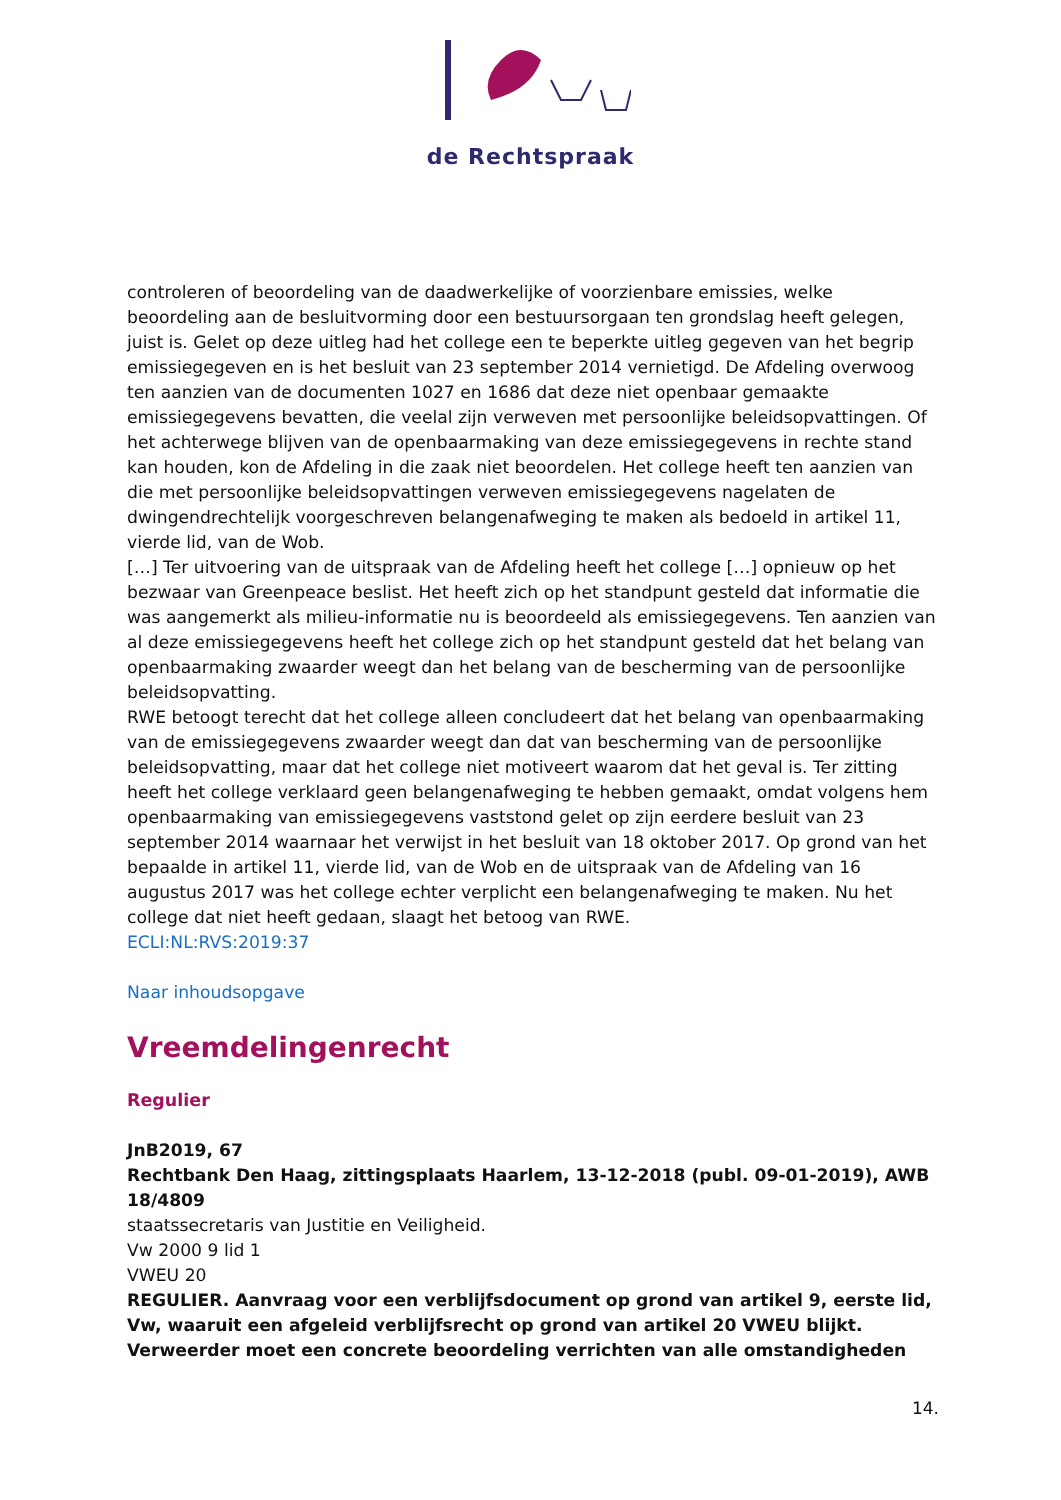de Rechtspraak
controleren of beoordeling van de daadwerkelijke of voorzienbare emissies, welke beoordeling aan de besluitvorming door een bestuursorgaan ten grondslag heeft gelegen, juist is. Gelet op deze uitleg had het college een te beperkte uitleg gegeven van het begrip emissiegegeven en is het besluit van 23 september 2014 vernietigd. De Afdeling overwoog ten aanzien van de documenten 1027 en 1686 dat deze niet openbaar gemaakte emissiegegevens bevatten, die veelal zijn verweven met persoonlijke beleidsopvattingen. Of het achterwege blijven van de openbaarmaking van deze emissiegegevens in rechte stand kan houden, kon de Afdeling in die zaak niet beoordelen. Het college heeft ten aanzien van die met persoonlijke beleidsopvattingen verweven emissiegegevens nagelaten de dwingendrechtelijk voorgeschreven belangenafweging te maken als bedoeld in artikel 11, vierde lid, van de Wob.
[…] Ter uitvoering van de uitspraak van de Afdeling heeft het college […] opnieuw op het bezwaar van Greenpeace beslist. Het heeft zich op het standpunt gesteld dat informatie die was aangemerkt als milieu-informatie nu is beoordeeld als emissiegegevens. Ten aanzien van al deze emissiegegevens heeft het college zich op het standpunt gesteld dat het belang van openbaarmaking zwaarder weegt dan het belang van de bescherming van de persoonlijke beleidsopvatting.
RWE betoogt terecht dat het college alleen concludeert dat het belang van openbaarmaking van de emissiegegevens zwaarder weegt dan dat van bescherming van de persoonlijke beleidsopvatting, maar dat het college niet motiveert waarom dat het geval is. Ter zitting heeft het college verklaard geen belangenafweging te hebben gemaakt, omdat volgens hem openbaarmaking van emissiegegevens vaststond gelet op zijn eerdere besluit van 23 september 2014 waarnaar het verwijst in het besluit van 18 oktober 2017. Op grond van het bepaalde in artikel 11, vierde lid, van de Wob en de uitspraak van de Afdeling van 16 augustus 2017 was het college echter verplicht een belangenafweging te maken. Nu het college dat niet heeft gedaan, slaagt het betoog van RWE.
ECLI:NL:RVS:2019:37
Naar inhoudsopgave
Vreemdelingenrecht
Regulier
JnB2019, 67
Rechtbank Den Haag, zittingsplaats Haarlem, 13-12-2018 (publ. 09-01-2019), AWB 18/4809
staatssecretaris van Justitie en Veiligheid.
Vw 2000 9 lid 1
VWEU 20
REGULIER. Aanvraag voor een verblijfsdocument op grond van artikel 9, eerste lid, Vw, waaruit een afgeleid verblijfsrecht op grond van artikel 20 VWEU blijkt. Verweerder moet een concrete beoordeling verrichten van alle omstandigheden
14.